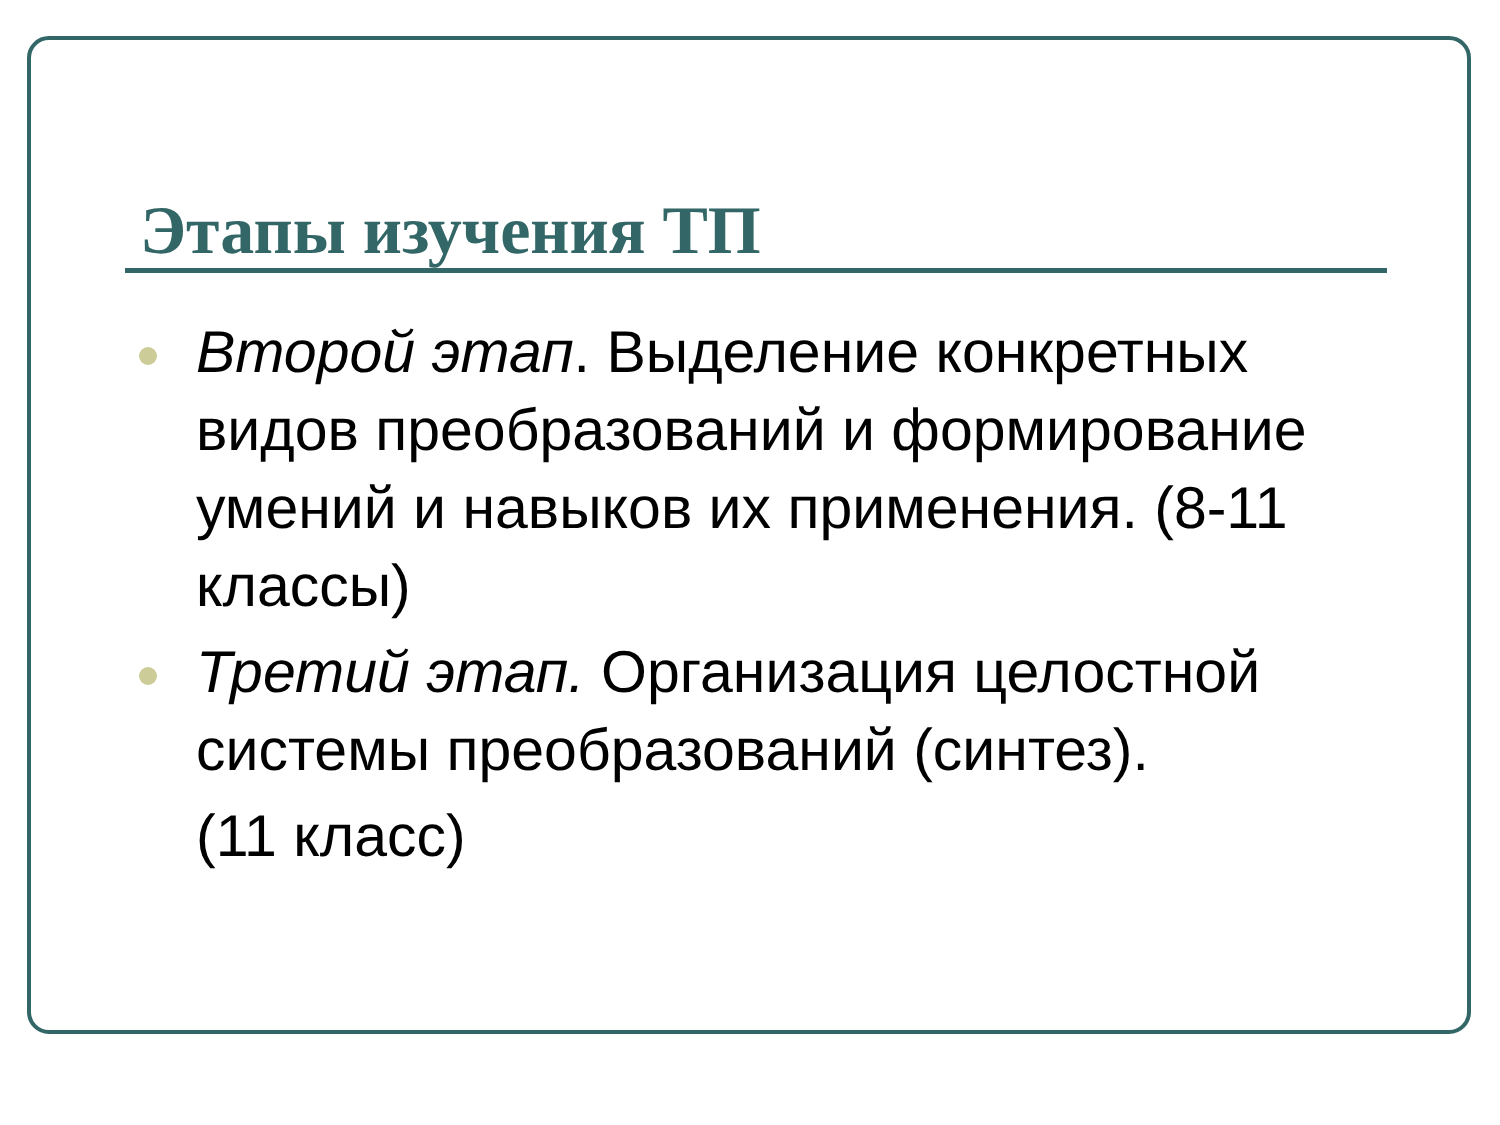Этапы изучения ТП
Второй этап. Выделение конкретных видов преобразований и формирование умений и навыков их применения. (8-11 классы)
Третий этап. Организация целостной системы преобразований (синтез).
(11 класс)